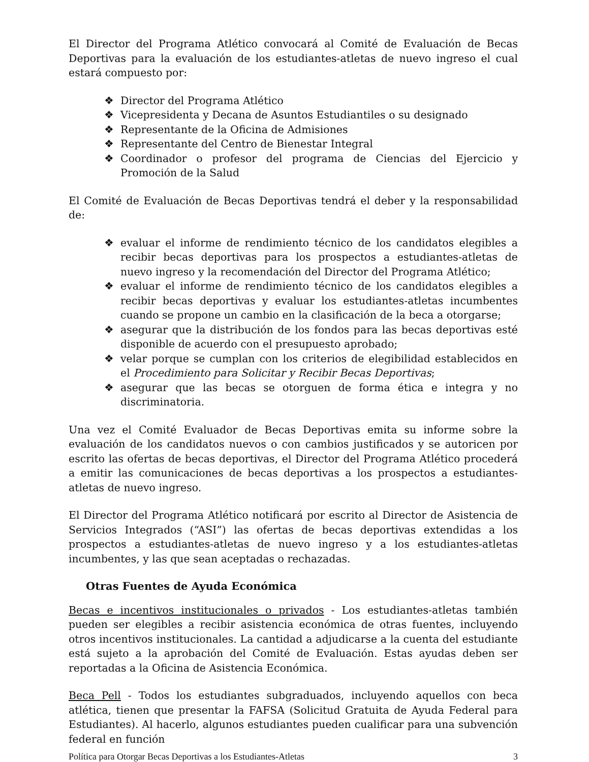El Director del Programa Atlético convocará al Comité de Evaluación de Becas Deportivas para la evaluación de los estudiantes-atletas de nuevo ingreso el cual estará compuesto por:
❖ Director del Programa Atlético
❖ Vicepresidenta y Decana de Asuntos Estudiantiles o su designado
❖ Representante de la Oficina de Admisiones
❖ Representante del Centro de Bienestar Integral
❖ Coordinador o profesor del programa de Ciencias del Ejercicio y Promoción de la Salud
El Comité de Evaluación de Becas Deportivas tendrá el deber y la responsabilidad de:
❖ evaluar el informe de rendimiento técnico de los candidatos elegibles a recibir becas deportivas para los prospectos a estudiantes-atletas de nuevo ingreso y la recomendación del Director del Programa Atlético;
❖ evaluar el informe de rendimiento técnico de los candidatos elegibles a recibir becas deportivas y evaluar los estudiantes-atletas incumbentes cuando se propone un cambio en la clasificación de la beca a otorgarse;
❖ asegurar que la distribución de los fondos para las becas deportivas esté disponible de acuerdo con el presupuesto aprobado;
❖ velar porque se cumplan con los criterios de elegibilidad establecidos en el Procedimiento para Solicitar y Recibir Becas Deportivas;
❖ asegurar que las becas se otorguen de forma ética e integra y no discriminatoria.
Una vez el Comité Evaluador de Becas Deportivas emita su informe sobre la evaluación de los candidatos nuevos o con cambios justificados y se autoricen por escrito las ofertas de becas deportivas, el Director del Programa Atlético procederá a emitir las comunicaciones de becas deportivas a los prospectos a estudiantes-atletas de nuevo ingreso.
El Director del Programa Atlético notificará por escrito al Director de Asistencia de Servicios Integrados (“ASI”) las ofertas de becas deportivas extendidas a los prospectos a estudiantes-atletas de nuevo ingreso y a los estudiantes-atletas incumbentes, y las que sean aceptadas o rechazadas.
Otras Fuentes de Ayuda Económica
Becas e incentivos institucionales o privados - Los estudiantes-atletas también pueden ser elegibles a recibir asistencia económica de otras fuentes, incluyendo otros incentivos institucionales. La cantidad a adjudicarse a la cuenta del estudiante está sujeto a la aprobación del Comité de Evaluación. Estas ayudas deben ser reportadas a la Oficina de Asistencia Económica.
Beca Pell - Todos los estudiantes subgraduados, incluyendo aquellos con beca atlética, tienen que presentar la FAFSA (Solicitud Gratuita de Ayuda Federal para Estudiantes). Al hacerlo, algunos estudiantes pueden cualificar para una subvención federal en función
Política para Otorgar Becas Deportivas a los Estudiantes-Atletas 3